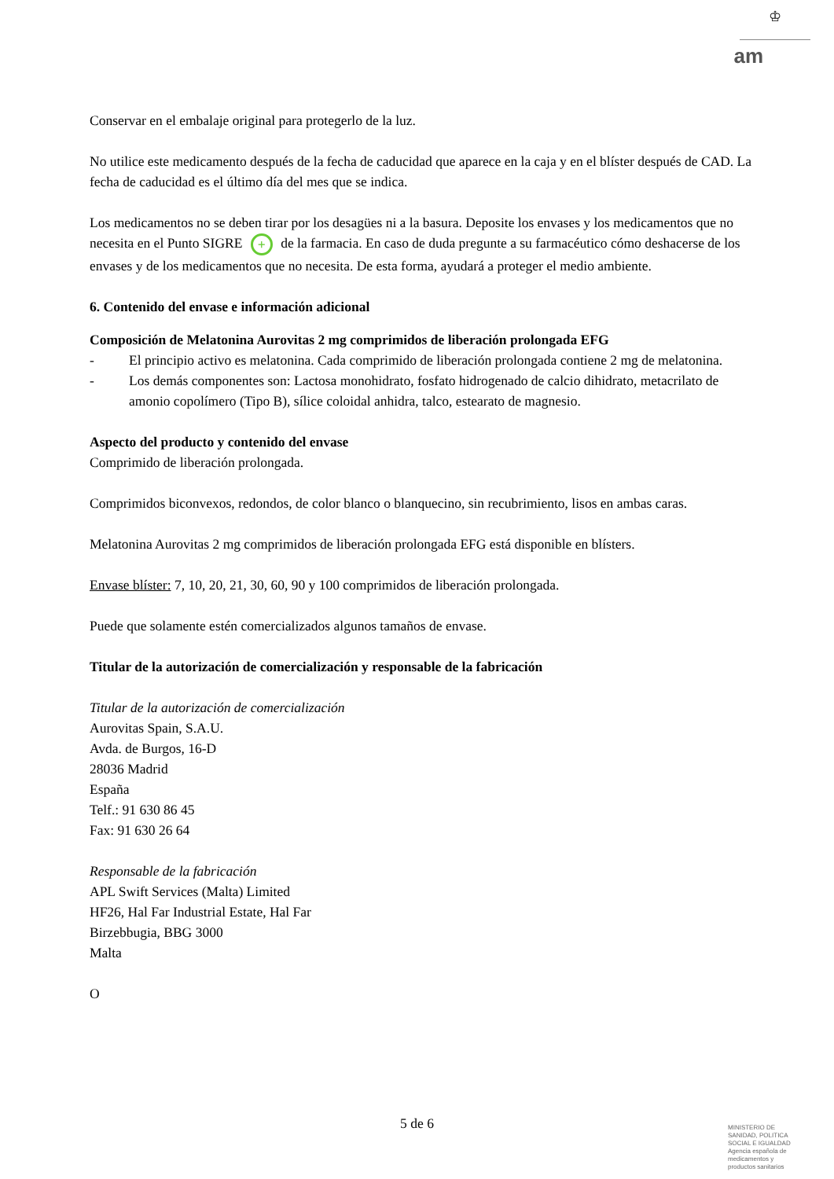♔
am
Conservar en el embalaje original para protegerlo de la luz.
No utilice este medicamento después de la fecha de caducidad que aparece en la caja y en el blíster después de CAD. La fecha de caducidad es el último día del mes que se indica.
Los medicamentos no se deben tirar por los desagües ni a la basura. Deposite los envases y los medicamentos que no necesita en el Punto SIGRE + de la farmacia. En caso de duda pregunte a su farmacéutico cómo deshacerse de los envases y de los medicamentos que no necesita. De esta forma, ayudará a proteger el medio ambiente.
6. Contenido del envase e información adicional
Composición de Melatonina Aurovitas 2 mg comprimidos de liberación prolongada EFG
- El principio activo es melatonina. Cada comprimido de liberación prolongada contiene 2 mg de melatonina.
- Los demás componentes son: Lactosa monohidrato, fosfato hidrogenado de calcio dihidrato, metacrilato de amonio copolímero (Tipo B), sílice coloidal anhidra, talco, estearato de magnesio.
Aspecto del producto y contenido del envase
Comprimido de liberación prolongada.
Comprimidos biconvexos, redondos, de color blanco o blanquecino, sin recubrimiento, lisos en ambas caras.
Melatonina Aurovitas 2 mg comprimidos de liberación prolongada EFG está disponible en blísters.
Envase blíster: 7, 10, 20, 21, 30, 60, 90 y 100 comprimidos de liberación prolongada.
Puede que solamente estén comercializados algunos tamaños de envase.
Titular de la autorización de comercialización y responsable de la fabricación
Titular de la autorización de comercialización
Aurovitas Spain, S.A.U.
Avda. de Burgos, 16-D
28036 Madrid
España
Telf.: 91 630 86 45
Fax: 91 630 26 64
Responsable de la fabricación
APL Swift Services (Malta) Limited
HF26, Hal Far Industrial Estate, Hal Far
Birzebbugia, BBG 3000
Malta
O
5 de 6
MINISTERIO DE SANIDAD, POLITICA SOCIAL E IGUALDAD
Agencia española de medicamentos y productos sanitarios